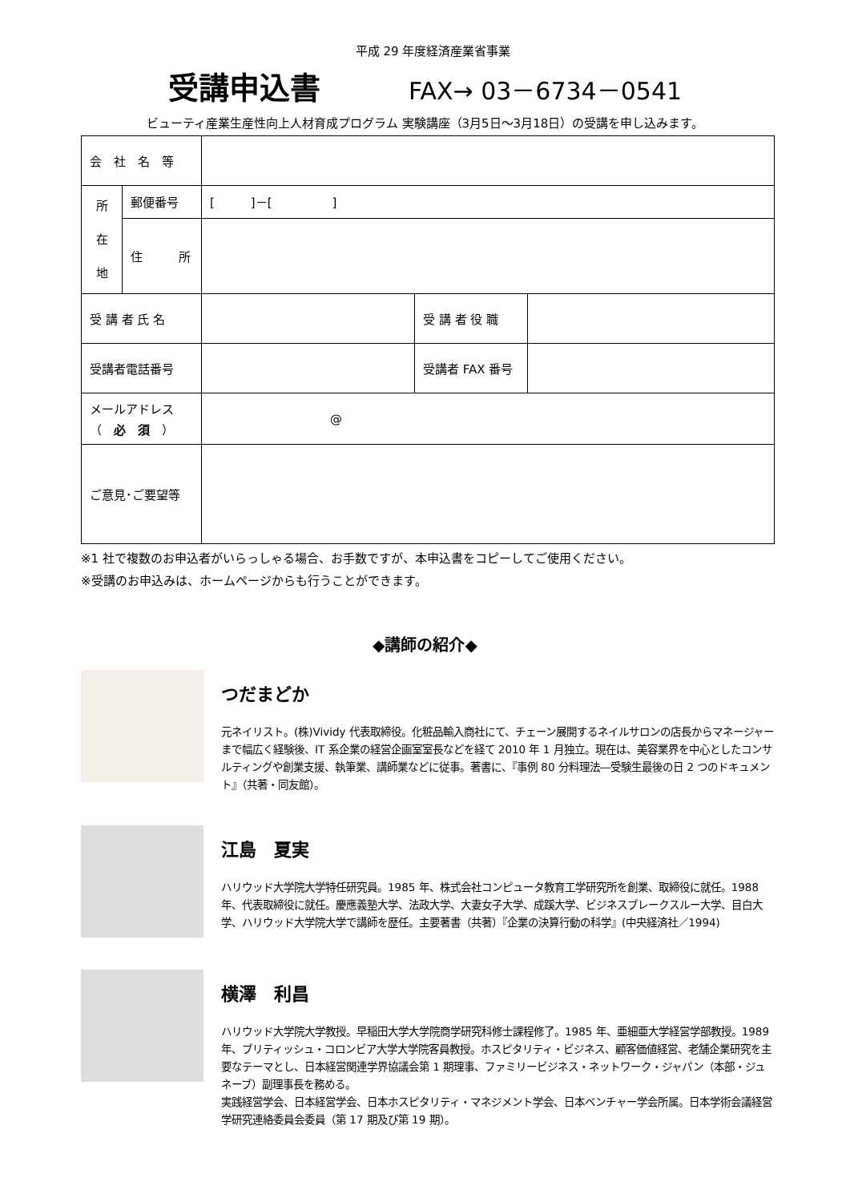平成 29 年度経済産業省事業
受講申込書
FAX→ 03－6734－0541
ビューティ産業生産性向上人材育成プログラム 実験講座（3月5日～3月18日）の受講を申し込みます。
| 会 社 名 等 | | | | |
| 所 在 地 | 郵便番号 | [ ]－[ ] | | |
| | 住 所 | | | |
| 受 講 者 氏 名 | | | 受 講 者 役 職 | |
| 受講者電話番号 | | | 受講者 FAX 番号 | |
| メールアドレス （ 必 須 ） | | @ | | |
| ご意見･ご要望等 | | | | |
※1 社で複数のお申込者がいらっしゃる場合、お手数ですが、本申込書をコピーしてご使用ください。
※受講のお申込みは、ホームページからも行うことができます。
◆講師の紹介◆
つだまどか
元ネイリスト。(株)Vividy 代表取締役。化粧品輸入商社にて、チェーン展開するネイルサロンの店長からマネージャーまで幅広く経験後、IT 系企業の経営企画室室長などを経て 2010 年 1 月独立。現在は、美容業界を中心としたコンサルティングや創業支援、執筆業、講師業などに従事。著書に、『事例 80 分料理法―受験生最後の日 2 つのドキュメント』（共著・同友館）。
江島　夏実
ハリウッド大学院大学特任研究員。1985 年、株式会社コンピュータ教育工学研究所を創業、取締役に就任。1988 年、代表取締役に就任。慶應義塾大学、法政大学、大妻女子大学、成蹊大学、ビジネスブレークスルー大学、目白大学、ハリウッド大学院大学で講師を歴任。主要著書（共著）『企業の決算行動の科学』(中央経済社／1994)
横澤　利昌
ハリウッド大学院大学教授。早稲田大学大学院商学研究科修士課程修了。1985 年、亜細亜大学経営学部教授。1989 年、ブリティッシュ・コロンビア大学大学院客員教授。ホスピタリティ・ビジネス、顧客価値経営、老舗企業研究を主要なテーマとし、日本経営関連学界協議会第 1 期理事、ファミリービジネス・ネットワーク・ジャパン（本部・ジュネーブ）副理事長を務める。
実践経営学会、日本経営学会、日本ホスピタリティ・マネジメント学会、日本ベンチャー学会所属。日本学術会議経営学研究連絡委員会委員（第 17 期及び第 19 期）。